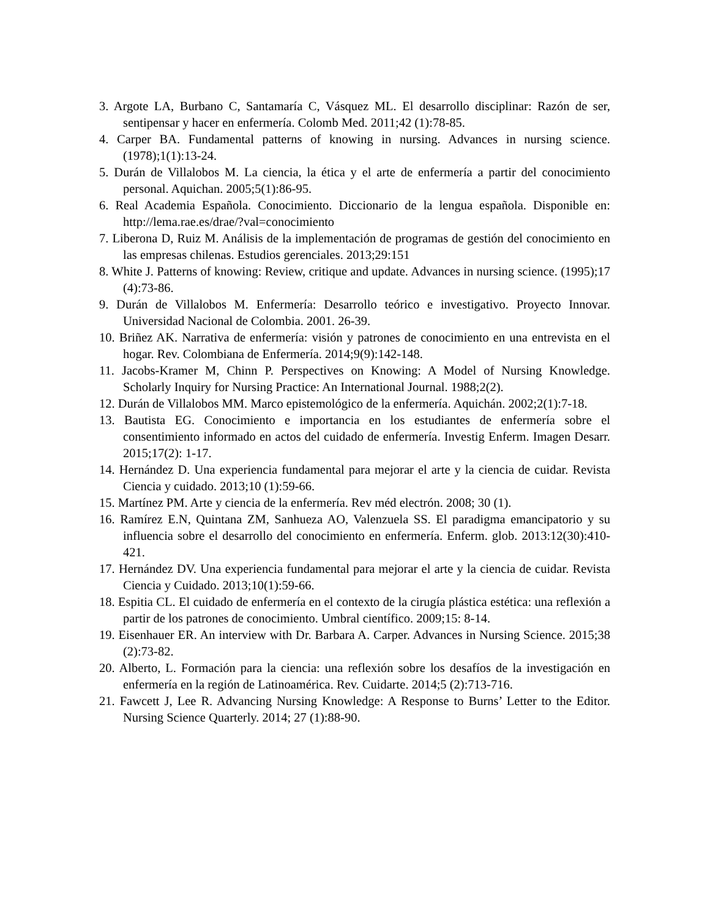3. Argote LA, Burbano C, Santamaría C, Vásquez ML. El desarrollo disciplinar: Razón de ser, sentipensar y hacer en enfermería. Colomb Med. 2011;42 (1):78-85.
4. Carper BA. Fundamental patterns of knowing in nursing. Advances in nursing science. (1978);1(1):13-24.
5. Durán de Villalobos M. La ciencia, la ética y el arte de enfermería a partir del conocimiento personal. Aquichan. 2005;5(1):86-95.
6. Real Academia Española. Conocimiento. Diccionario de la lengua española. Disponible en: http://lema.rae.es/drae/?val=conocimiento
7. Liberona D, Ruiz M. Análisis de la implementación de programas de gestión del conocimiento en las empresas chilenas. Estudios gerenciales. 2013;29:151
8. White J. Patterns of knowing: Review, critique and update. Advances in nursing science. (1995);17 (4):73-86.
9. Durán de Villalobos M. Enfermería: Desarrollo teórico e investigativo. Proyecto Innovar. Universidad Nacional de Colombia. 2001. 26-39.
10. Briñez AK. Narrativa de enfermería: visión y patrones de conocimiento en una entrevista en el hogar. Rev. Colombiana de Enfermería. 2014;9(9):142-148.
11. Jacobs-Kramer M, Chinn P. Perspectives on Knowing: A Model of Nursing Knowledge. Scholarly Inquiry for Nursing Practice: An International Journal. 1988;2(2).
12. Durán de Villalobos MM. Marco epistemológico de la enfermería. Aquichán. 2002;2(1):7-18.
13. Bautista EG. Conocimiento e importancia en los estudiantes de enfermería sobre el consentimiento informado en actos del cuidado de enfermería. Investig Enferm. Imagen Desarr. 2015;17(2): 1-17.
14. Hernández D. Una experiencia fundamental para mejorar el arte y la ciencia de cuidar. Revista Ciencia y cuidado. 2013;10 (1):59-66.
15. Martínez PM. Arte y ciencia de la enfermería. Rev méd electrón. 2008; 30 (1).
16. Ramírez E.N, Quintana ZM, Sanhueza AO, Valenzuela SS. El paradigma emancipatorio y su influencia sobre el desarrollo del conocimiento en enfermería. Enferm. glob. 2013:12(30):410-421.
17. Hernández DV. Una experiencia fundamental para mejorar el arte y la ciencia de cuidar. Revista Ciencia y Cuidado. 2013;10(1):59-66.
18. Espitia CL. El cuidado de enfermería en el contexto de la cirugía plástica estética: una reflexión a partir de los patrones de conocimiento. Umbral científico. 2009;15: 8-14.
19. Eisenhauer ER. An interview with Dr. Barbara A. Carper. Advances in Nursing Science. 2015;38 (2):73-82.
20. Alberto, L. Formación para la ciencia: una reflexión sobre los desafíos de la investigación en enfermería en la región de Latinoamérica. Rev. Cuidarte. 2014;5 (2):713-716.
21. Fawcett J, Lee R. Advancing Nursing Knowledge: A Response to Burns’ Letter to the Editor. Nursing Science Quarterly. 2014; 27 (1):88-90.